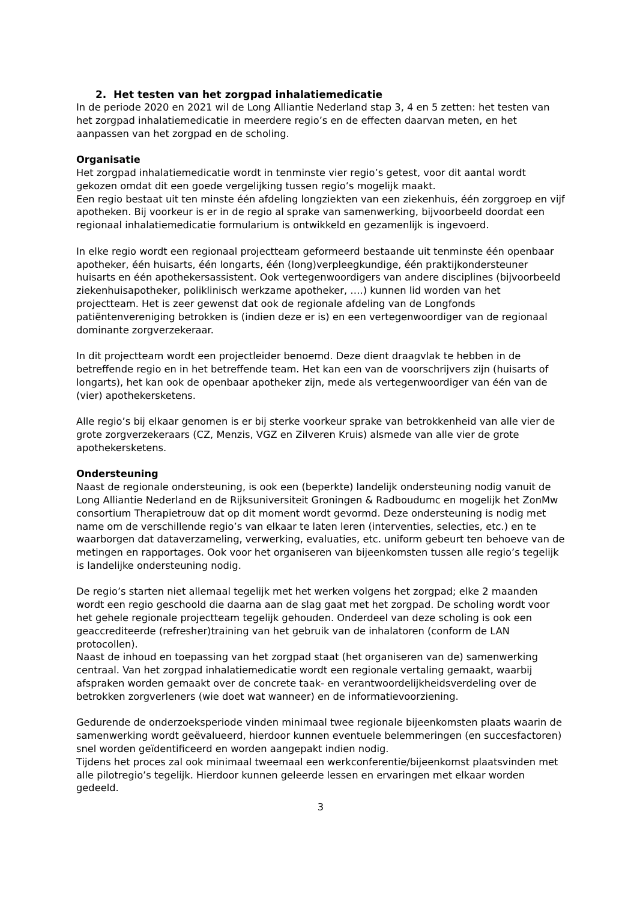2. Het testen van het zorgpad inhalatiemedicatie
In de periode 2020 en 2021 wil de Long Alliantie Nederland stap 3, 4 en 5 zetten: het testen van het zorgpad inhalatiemedicatie in meerdere regio’s en de effecten daarvan meten, en het aanpassen van het zorgpad en de scholing.
Organisatie
Het zorgpad inhalatiemedicatie wordt in tenminste vier regio’s getest, voor dit aantal wordt gekozen omdat dit een goede vergelijking tussen regio’s mogelijk maakt.
Een regio bestaat uit ten minste één afdeling longziekten van een ziekenhuis, één zorggroep en vijf apotheken. Bij voorkeur is er in de regio al sprake van samenwerking, bijvoorbeeld doordat een regionaal inhalatiemedicatie formularium is ontwikkeld en gezamenlijk is ingevoerd.
In elke regio wordt een regionaal projectteam geformeerd bestaande uit tenminste één openbaar apotheker, één huisarts, één longarts, één (long)verpleegkundige, één praktijkondersteuner huisarts en één apothekersassistent. Ook vertegenwoordigers van andere disciplines (bijvoorbeeld ziekenhuisapotheker, poliklinisch werkzame apotheker, ….) kunnen lid worden van het projectteam. Het is zeer gewenst dat ook de regionale afdeling van de Longfonds patiëntenvereniging betrokken is (indien deze er is) en een vertegenwoordiger van de regionaal dominante zorgverzekeraar.
In dit projectteam wordt een projectleider benoemd. Deze dient draagvlak te hebben in de betreffende regio en in het betreffende team. Het kan een van de voorschrijvers zijn (huisarts of longarts), het kan ook de openbaar apotheker zijn, mede als vertegenwoordiger van één van de (vier) apothekersketens.
Alle regio’s bij elkaar genomen is er bij sterke voorkeur sprake van betrokkenheid van alle vier de grote zorgverzekeraars (CZ, Menzis, VGZ en Zilveren Kruis) alsmede van alle vier de grote apothekersketens.
Ondersteuning
Naast de regionale ondersteuning, is ook een (beperkte) landelijk ondersteuning nodig vanuit de Long Alliantie Nederland en de Rijksuniversiteit Groningen & Radboudumc en mogelijk het ZonMw consortium Therapietrouw dat op dit moment wordt gevormd. Deze ondersteuning is nodig met name om de verschillende regio’s van elkaar te laten leren (interventies, selecties, etc.) en te waarborgen dat dataverzameling, verwerking, evaluaties, etc. uniform gebeurt ten behoeve van de metingen en rapportages. Ook voor het organiseren van bijeenkomsten tussen alle regio’s tegelijk is landelijke ondersteuning nodig.
De regio’s starten niet allemaal tegelijk met het werken volgens het zorgpad; elke 2 maanden wordt een regio geschoold die daarna aan de slag gaat met het zorgpad. De scholing wordt voor het gehele regionale projectteam tegelijk gehouden. Onderdeel van deze scholing is ook een geaccrediteerde (refresher)training van het gebruik van de inhalatoren (conform de LAN protocollen).
Naast de inhoud en toepassing van het zorgpad staat (het organiseren van de) samenwerking centraal. Van het zorgpad inhalatiemedicatie wordt een regionale vertaling gemaakt, waarbij afspraken worden gemaakt over de concrete taak- en verantwoordelijkheidsverdeling over de betrokken zorgverleners (wie doet wat wanneer) en de informatievoorziening.
Gedurende de onderzoeksperiode vinden minimaal twee regionale bijeenkomsten plaats waarin de samenwerking wordt geëvalueerd, hierdoor kunnen eventuele belemmeringen (en succesfactoren) snel worden geïdentificeerd en worden aangepakt indien nodig.
Tijdens het proces zal ook minimaal tweemaal een werkconferentie/bijeenkomst plaatsvinden met alle pilotregio’s tegelijk. Hierdoor kunnen geleerde lessen en ervaringen met elkaar worden gedeeld.
3